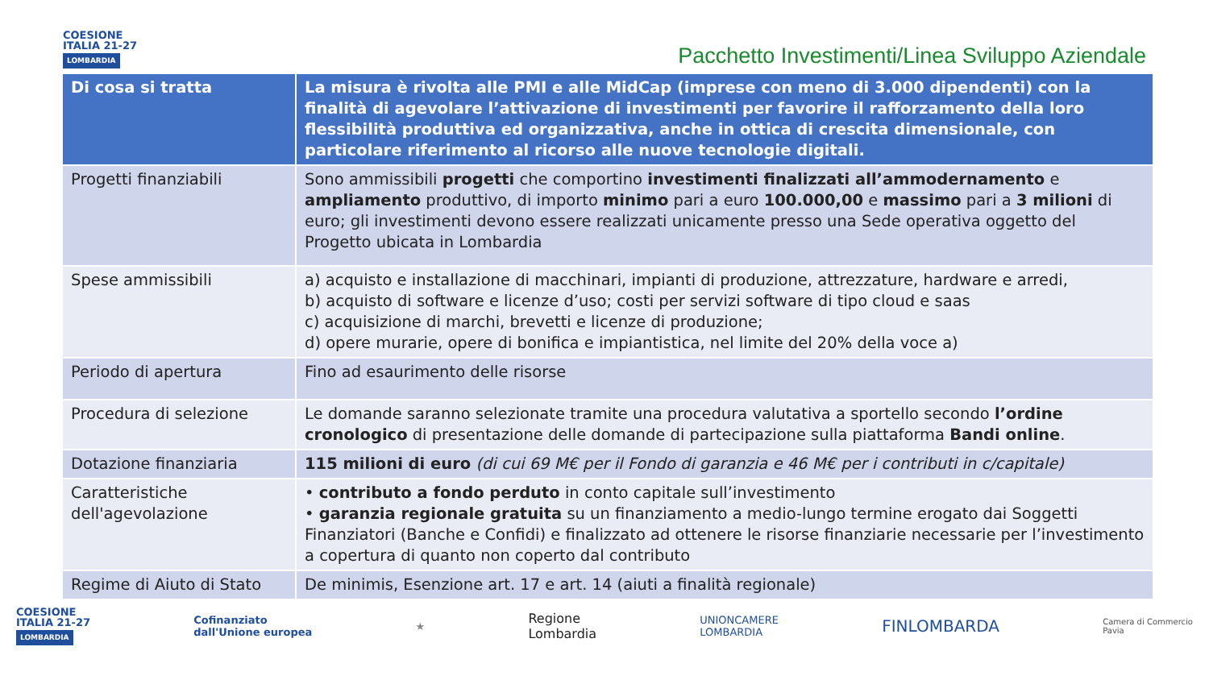COESIONE
ITALIA 21-27
LOMBARDIA
Pacchetto Investimenti/Linea Sviluppo Aziendale
| Di cosa si tratta | La misura è rivolta alle PMI e alle MidCap (imprese con meno di 3.000 dipendenti) con la finalità di agevolare l’attivazione di investimenti per favorire il rafforzamento della loro flessibilità produttiva ed organizzativa, anche in ottica di crescita dimensionale, con particolare riferimento al ricorso alle nuove tecnologie digitali. |
| --- | --- |
| Progetti finanziabili | Sono ammissibili progetti che comportino investimenti finalizzati all’ammodernamento e ampliamento produttivo, di importo minimo pari a euro 100.000,00 e massimo pari a 3 milioni di euro; gli investimenti devono essere realizzati unicamente presso una Sede operativa oggetto del Progetto ubicata in Lombardia |
| Spese ammissibili | a) acquisto e installazione di macchinari, impianti di produzione, attrezzature, hardware e arredi, b) acquisto di software e licenze d’uso; costi per servizi software di tipo cloud e saas c) acquisizione di marchi, brevetti e licenze di produzione; d) opere murarie, opere di bonifica e impiantistica, nel limite del 20% della voce a) |
| Periodo di apertura | Fino ad esaurimento delle risorse |
| Procedura di selezione | Le domande saranno selezionate tramite una procedura valutativa a sportello secondo l’ordine cronologico di presentazione delle domande di partecipazione sulla piattaforma Bandi online . |
| Dotazione finanziaria | 115 milioni di euro (di cui 69 M€ per il Fondo di garanzia e 46 M€ per i contributi in c/capitale) |
| Caratteristiche dell'agevolazione | • contributo a fondo perduto in conto capitale sull’investimento • garanzia regionale gratuita su un finanziamento a medio-lungo termine erogato dai Soggetti Finanziatori (Banche e Confidi) e finalizzato ad ottenere le risorse finanziarie necessarie per l’investimento a copertura di quanto non coperto dal contributo |
| Regime di Aiuto di Stato | De minimis, Esenzione art. 17 e art. 14 (aiuti a finalità regionale) |
COESIONE
ITALIA 21-27
LOMBARDIA
Cofinanziato
dall'Unione europea
★
Regione
Lombardia
UNIONCAMERE
LOMBARDIA
FINLOMBARDA
Camera di Commercio
Pavia